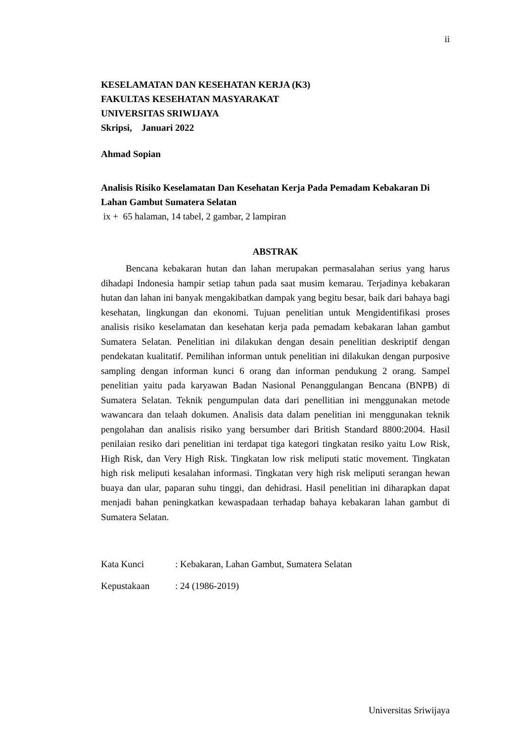ii
KESELAMATAN DAN KESEHATAN KERJA (K3)
FAKULTAS KESEHATAN MASYARAKAT
UNIVERSITAS SRIWIJAYA
Skripsi, Januari 2022
Ahmad Sopian
Analisis Risiko Keselamatan Dan Kesehatan Kerja Pada Pemadam Kebakaran Di Lahan Gambut Sumatera Selatan
ix + 65 halaman, 14 tabel, 2 gambar, 2 lampiran
ABSTRAK
Bencana kebakaran hutan dan lahan merupakan permasalahan serius yang harus dihadapi Indonesia hampir setiap tahun pada saat musim kemarau. Terjadinya kebakaran hutan dan lahan ini banyak mengakibatkan dampak yang begitu besar, baik dari bahaya bagi kesehatan, lingkungan dan ekonomi. Tujuan penelitian untuk Mengidentifikasi proses analisis risiko keselamatan dan kesehatan kerja pada pemadam kebakaran lahan gambut Sumatera Selatan. Penelitian ini dilakukan dengan desain penelitian deskriptif dengan pendekatan kualitatif. Pemilihan informan untuk penelitian ini dilakukan dengan purposive sampling dengan informan kunci 6 orang dan informan pendukung 2 orang. Sampel penelitian yaitu pada karyawan Badan Nasional Penanggulangan Bencana (BNPB) di Sumatera Selatan. Teknik pengumpulan data dari penellitian ini menggunakan metode wawancara dan telaah dokumen. Analisis data dalam penelitian ini menggunakan teknik pengolahan dan analisis risiko yang bersumber dari British Standard 8800:2004. Hasil penilaian resiko dari penelitian ini terdapat tiga kategori tingkatan resiko yaitu Low Risk, High Risk, dan Very High Risk. Tingkatan low risk meliputi static movement. Tingkatan high risk meliputi kesalahan informasi. Tingkatan very high risk meliputi serangan hewan buaya dan ular, paparan suhu tinggi, dan dehidrasi. Hasil penelitian ini diharapkan dapat menjadi bahan peningkatkan kewaspadaan terhadap bahaya kebakaran lahan gambut di Sumatera Selatan.
Kata Kunci : Kebakaran, Lahan Gambut, Sumatera Selatan
Kepustakaan : 24 (1986-2019)
Universitas Sriwijaya